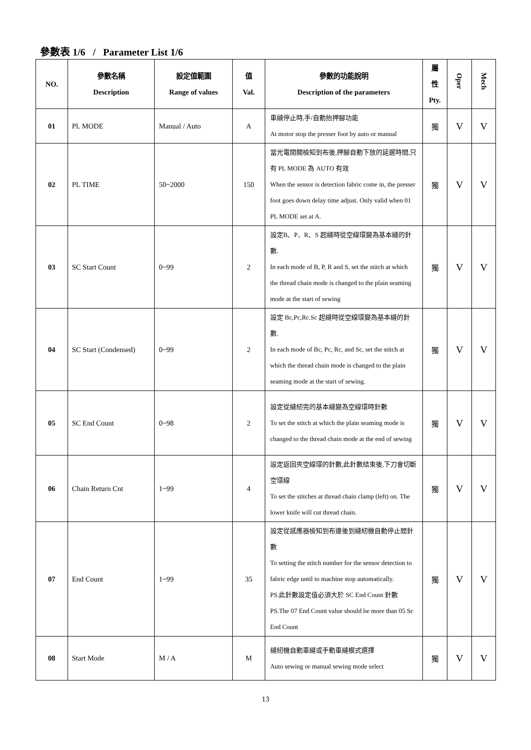參數表 1/6 / Parameter List 1/6
| NO. | 參數名稱 Description | 設定值範圍 Range of values | 值 Val. | 參數的功能說明 Description of the parameters | 屬 性 Pty. | Oper | Mech |
| --- | --- | --- | --- | --- | --- | --- | --- |
| 01 | PL MODE | Manual / Auto | A | 車縫停止時,手/自動抬押腳功能 At motor stop the presser foot by auto or manual | 獨 | V | V |
| 02 | PL TIME | 50~2000 | 150 | 當光電開關檢知到布後,押腳自動下放的延遲時間,只有 PL MODE 為 AUTO 有效 When the sensor is detection fabric come in, the presser foot goes down delay time adjust. Only valid when 01 PL MODE set at A. | 獨 | V | V |
| 03 | SC Start Count | 0~99 | 2 | 設定B、P、R、S 起縫時從空線環變為基本縫的針數. In each mode of B, P, R and S, set the stitch at which the thread chain mode is changed to the plain seaming mode at the start of sewing | 獨 | V | V |
| 04 | SC Start (Condensed) | 0~99 | 2 | 設定 Bc,Pc,Rc.Sc 起縫時從空線環變為基本縫的針數. In each mode of Bc, Pc, Rc, and Sc, set the stitch at which the thread chain mode is changed to the plain seaming mode at the start of sewing. | 獨 | V | V |
| 05 | SC End Count | 0~98 | 2 | 設定從縫紉完的基本縫變為空線環時針數 To set the stitch at which the plain seaming mode is changed to the thread chain mode at the end of sewing | 獨 | V | V |
| 06 | Chain Return Cnt | 1~99 | 4 | 設定返回夾空線環的針數,此針數結束後,下刀會切斷空環線 To set the stitches at thread chain clamp (left) on. The lower knife will cut thread chain. | 獨 | V | V |
| 07 | End Count | 1~99 | 35 | 設定從感應器檢知到布邊後到縫紉機自動停止間針數 To setting the stitch number for the sensor detection to fabric edge until to machine stop automatically. PS.此針數設定值必須大於 SC End Count 針數 PS.The 07 End Count value should be more than 05 Sc End Count | 獨 | V | V |
| 08 | Start Mode | M / A | M | 縫紉機自動車縫或手動車縫模式選擇 Auto sewing or manual sewing mode select | 獨 | V | V |
13